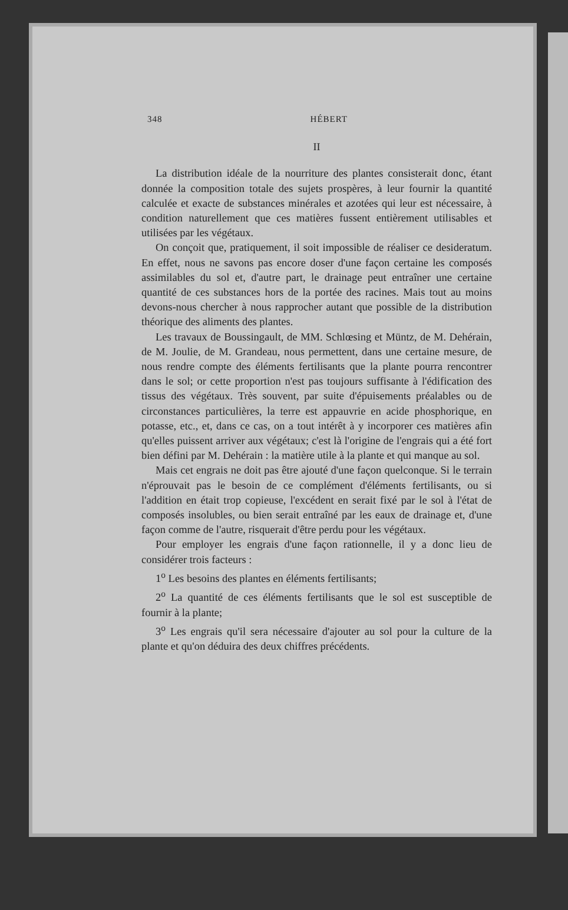348 HÉBERT
II
La distribution idéale de la nourriture des plantes consisterait donc, étant donnée la composition totale des sujets prospères, à leur fournir la quantité calculée et exacte de substances minérales et azotées qui leur est nécessaire, à condition naturellement que ces matières fussent entièrement utilisables et utilisées par les végétaux.
On conçoit que, pratiquement, il soit impossible de réaliser ce desideratum. En effet, nous ne savons pas encore doser d'une façon certaine les composés assimilables du sol et, d'autre part, le drainage peut entraîner une certaine quantité de ces substances hors de la portée des racines. Mais tout au moins devons-nous chercher à nous rapprocher autant que possible de la distribution théorique des aliments des plantes.
Les travaux de Boussingault, de MM. Schlœsing et Müntz, de M. Dehérain, de M. Joulie, de M. Grandeau, nous permettent, dans une certaine mesure, de nous rendre compte des éléments fertilisants que la plante pourra rencontrer dans le sol; or cette proportion n'est pas toujours suffisante à l'édification des tissus des végétaux. Très souvent, par suite d'épuisements préalables ou de circonstances particulières, la terre est appauvrie en acide phosphorique, en potasse, etc., et, dans ce cas, on a tout intérêt à y incorporer ces matières afin qu'elles puissent arriver aux végétaux; c'est là l'origine de l'engrais qui a été fort bien défini par M. Dehérain : la matière utile à la plante et qui manque au sol.
Mais cet engrais ne doit pas être ajouté d'une façon quelconque. Si le terrain n'éprouvait pas le besoin de ce complément d'éléments fertilisants, ou si l'addition en était trop copieuse, l'excédent en serait fixé par le sol à l'état de composés insolubles, ou bien serait entraîné par les eaux de drainage et, d'une façon comme de l'autre, risquerait d'être perdu pour les végétaux.
Pour employer les engrais d'une façon rationnelle, il y a donc lieu de considérer trois facteurs :
1<sup>o</sup> Les besoins des plantes en éléments fertilisants;
2<sup>o</sup> La quantité de ces éléments fertilisants que le sol est susceptible de fournir à la plante;
3<sup>o</sup> Les engrais qu'il sera nécessaire d'ajouter au sol pour la culture de la plante et qu'on déduira des deux chiffres précédents.